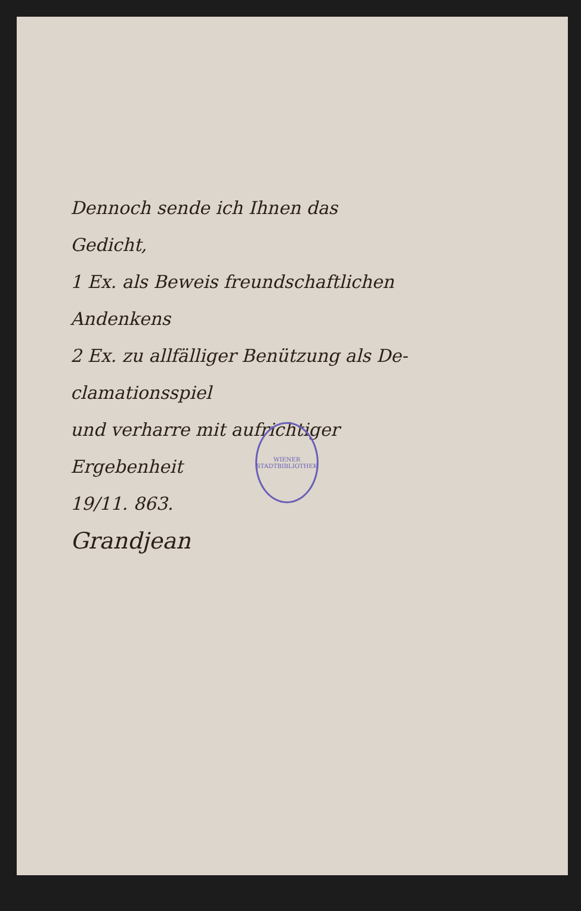Dennoch sende ich Ihnen das
Gedicht,
1 Ex. als Beweis freundschaftlichen
Andenkens
2 Ex. zu allfälliger Benützung als De-
clamationsspiel
und verharre mit aufrichtiger
Ergebenheit
19/11. 863.
Grandjean
WIENER STADTBIBLIOTHEK